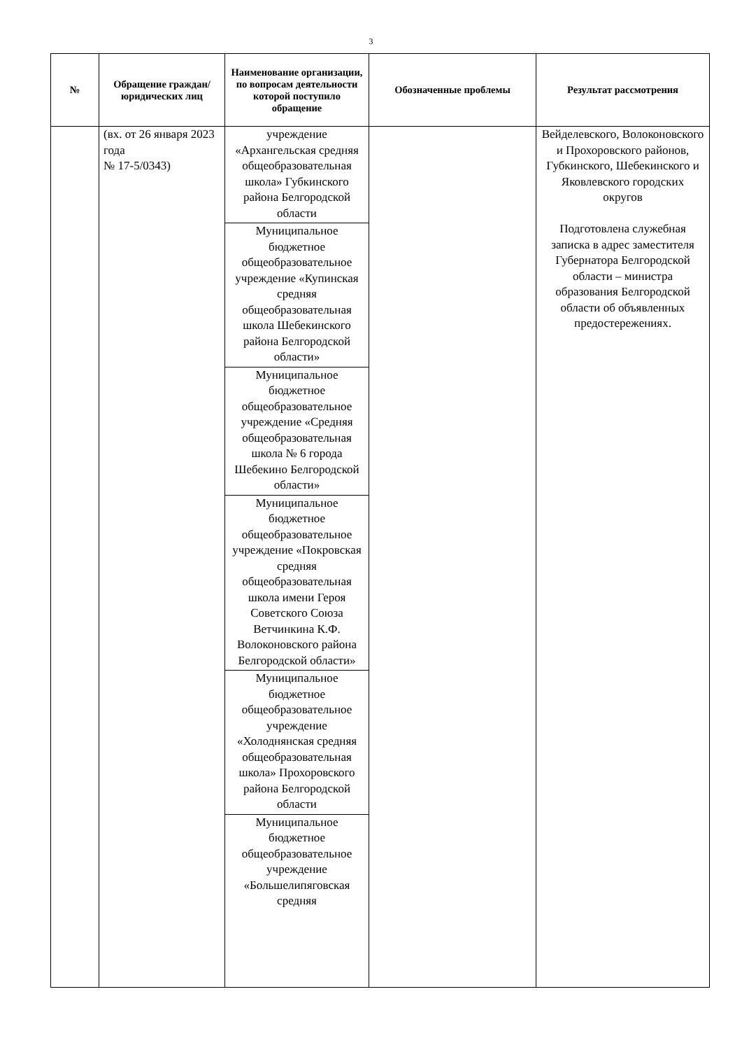3
| № | Обращение граждан/ юридических лиц | Наименование организации, по вопросам деятельности которой поступило обращение | Обозначенные проблемы | Результат рассмотрения |
| --- | --- | --- | --- | --- |
| | (вх. от 26 января 2023 года № 17-5/0343) | учреждение «Архангельская средняя общеобразовательная школа» Губкинского района Белгородской области Муниципальное бюджетное общеобразовательное учреждение «Купинская средняя общеобразовательная школа Шебекинского района Белгородской области» Муниципальное бюджетное общеобразовательное учреждение «Средняя общеобразовательная школа № 6 города Шебекино Белгородской области» Муниципальное бюджетное общеобразовательное учреждение «Покровская средняя общеобразовательная школа имени Героя Советского Союза Ветчинкина К.Ф. Волоконовского района Белгородской области» Муниципальное бюджетное общеобразовательное учреждение «Холоднянская средняя общеобразовательная школа» Прохоровского района Белгородской области Муниципальное бюджетное общеобразовательное учреждение «Большелипяговская средняя | | Вейделевского, Волоконовского и Прохоровского районов, Губкинского, Шебекинского и Яковлевского городских округов Подготовлена служебная записка в адрес заместителя Губернатора Белгородской области – министра образования Белгородской области об объявленных предостережениях. |